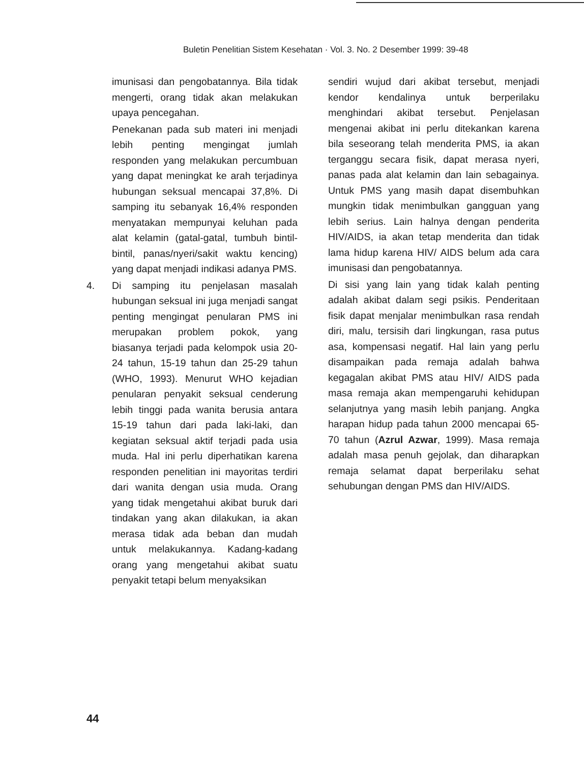Buletin Penelitian Sistem Kesehatan · Vol. 3. No. 2 Desember 1999: 39-48
imunisasi dan pengobatannya. Bila tidak mengerti, orang tidak akan melakukan upaya pencegahan.
Penekanan pada sub materi ini menjadi lebih penting mengingat jumlah responden yang melakukan percumbuan yang dapat meningkat ke arah terjadinya hubungan seksual mencapai 37,8%. Di samping itu sebanyak 16,4% responden menyatakan mempunyai keluhan pada alat kelamin (gatal-gatal, tumbuh bintil-bintil, panas/nyeri/sakit waktu kencing) yang dapat menjadi indikasi adanya PMS.
4. Di samping itu penjelasan masalah hubungan seksual ini juga menjadi sangat penting mengingat penularan PMS ini merupakan problem pokok, yang biasanya terjadi pada kelompok usia 20-24 tahun, 15-19 tahun dan 25-29 tahun (WHO, 1993). Menurut WHO kejadian penularan penyakit seksual cenderung lebih tinggi pada wanita berusia antara 15-19 tahun dari pada laki-laki, dan kegiatan seksual aktif terjadi pada usia muda. Hal ini perlu diperhatikan karena responden penelitian ini mayoritas terdiri dari wanita dengan usia muda. Orang yang tidak mengetahui akibat buruk dari tindakan yang akan dilakukan, ia akan merasa tidak ada beban dan mudah untuk melakukannya. Kadang-kadang orang yang mengetahui akibat suatu penyakit tetapi belum menyaksikan
sendiri wujud dari akibat tersebut, menjadi kendor kendalinya untuk berperilaku menghindari akibat tersebut. Penjelasan mengenai akibat ini perlu ditekankan karena bila seseorang telah menderita PMS, ia akan terganggu secara fisik, dapat merasa nyeri, panas pada alat kelamin dan lain sebagainya. Untuk PMS yang masih dapat disembuhkan mungkin tidak menimbulkan gangguan yang lebih serius. Lain halnya dengan penderita HIV/AIDS, ia akan tetap menderita dan tidak lama hidup karena HIV/ AIDS belum ada cara imunisasi dan pengobatannya.
Di sisi yang lain yang tidak kalah penting adalah akibat dalam segi psikis. Penderitaan fisik dapat menjalar menimbulkan rasa rendah diri, malu, tersisih dari lingkungan, rasa putus asa, kompensasi negatif. Hal lain yang perlu disampaikan pada remaja adalah bahwa kegagalan akibat PMS atau HIV/ AIDS pada masa remaja akan mempengaruhi kehidupan selanjutnya yang masih lebih panjang. Angka harapan hidup pada tahun 2000 mencapai 65-70 tahun (Azrul Azwar, 1999). Masa remaja adalah masa penuh gejolak, dan diharapkan remaja selamat dapat berperilaku sehat sehubungan dengan PMS dan HIV/AIDS.
44